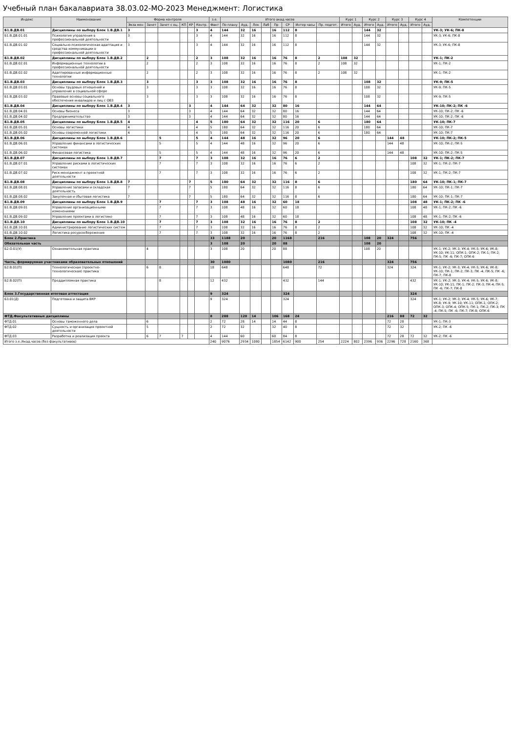Учебный план бакалавриата 38.03.02-МО-2023 Менеджмент: Логистика
| Индекс | Наименование | Форма контроля | | | | | | з.е. | Итого акад.часов | | | | | | | | Курс 1 | | Курс 2 | | Курс 3 | | Курс 4 | | Компетенции |
| --- | --- | --- | --- | --- | --- | --- | --- | --- | --- | --- | --- | --- | --- | --- | --- | --- | --- | --- | --- | --- | --- | --- | --- | --- | --- |
| | | Экза мен | Зачет | Зачет с оц. | КП | КР | Контр. | Факт | По плану | Ауд. | Лек | Лаб | Пр | СР | Интер часы | Пр. подгот. | Итого | Ауд. | Итого | Ауд. | Итого | Ауд. | Итого | Ауд. | |
| Б1.В.ДВ.01 | Дисциплины по выбору Блок 1.В.ДВ.1 | 3 | | | | | 3 | 4 | 144 | 32 | 16 | | 16 | 112 | 8 | | | | 144 | 32 | | | | | УК-3; УК-6; ПК-8 |
| Б1.В.ДВ.01.01 | Психология управления в профессиональной деятельности | 3 | | | | | 3 | 4 | 144 | 32 | 16 | | 16 | 112 | 8 | | | | 144 | 32 | | | | | УК-3; УК-6; ПК-8 |
| Б1.В.ДВ.01.02 | Социально-психологическая адаптация и средства коммуникации в профессиональной деятельности | 3 | | | | | 3 | 4 | 144 | 32 | 16 | | 16 | 112 | 8 | | | | 144 | 32 | | | | | УК-3; УК-6; ПК-8 |
| Б1.В.ДВ.02 | Дисциплины по выбору Блок 1.В.ДВ.2 | | 2 | | | | 2 | 3 | 108 | 32 | 16 | | 16 | 76 | 8 | 2 | 108 | 32 | | | | | | | УК-1; ПК-2 |
| Б1.В.ДВ.02.01 | Информационные технологии в профессиональной деятельности | | 2 | | | | 2 | 3 | 108 | 32 | 16 | | 16 | 76 | 8 | 2 | 108 | 32 | | | | | | | УК-1; ПК-2 |
| Б1.В.ДВ.02.02 | Адаптированные информационные технологии | | 2 | | | | 2 | 3 | 108 | 32 | 16 | | 16 | 76 | 8 | 2 | 108 | 32 | | | | | | | УК-1; ПК-2 |
| Б1.В.ДВ.03 | Дисциплины по выбору Блок 1.В.ДВ.3 | | 3 | | | | 3 | 3 | 108 | 32 | 16 | | 16 | 76 | 8 | | | | 108 | 32 | | | | | УК-9; ПК-5 |
| Б1.В.ДВ.03.01 | Основы трудовых отношений и управление в социальной сфере | | 3 | | | | 3 | 3 | 108 | 32 | 16 | | 16 | 76 | 8 | | | | 108 | 32 | | | | | УК-9; ПК-5 |
| Б1.В.ДВ.03.02 | Правовые основы социального обеспечения инвалидов и лиц с ОВЗ | | 3 | | | | 3 | 3 | 108 | 32 | 16 | | 16 | 76 | 8 | | | | 108 | 32 | | | | | УК-9; ПК-5 |
| Б1.В.ДВ.04 | Дисциплины по выбору Блок 1.В.ДВ.4 | 3 | | | | 3 | | 4 | 144 | 64 | 32 | | 32 | 80 | 16 | | | | 144 | 64 | | | | | УК-10; ПК-2; ПК -6 |
| Б1.В.ДВ.04.01 | Основы бизнеса | 3 | | | | 3 | | 4 | 144 | 64 | 32 | | 32 | 80 | 16 | | | | 144 | 64 | | | | | УК-10; ПК-2; ПК -6 |
| Б1.В.ДВ.04.02 | Предпринимательство | 3 | | | | 3 | | 4 | 144 | 64 | 32 | | 32 | 80 | 16 | | | | 144 | 64 | | | | | УК-10; ПК-2; ПК -6 |
| Б1.В.ДВ.05 | Дисциплины по выбору Блок 1.В.ДВ.5 | 4 | | | | | 4 | 5 | 180 | 64 | 32 | | 32 | 116 | 20 | 6 | | | 180 | 64 | | | | | УК-10; ПК-7 |
| Б1.В.ДВ.05.01 | Основы логистики | 4 | | | | | 4 | 5 | 180 | 64 | 32 | | 32 | 116 | 20 | 6 | | | 180 | 64 | | | | | УК-10; ПК-7 |
| Б1.В.ДВ.05.02 | Основы современной логистики | 4 | | | | | 4 | 5 | 180 | 64 | 32 | | 32 | 116 | 20 | 6 | | | 180 | 64 | | | | | УК-10; ПК-7 |
| Б1.В.ДВ.06 | Дисциплины по выбору Блок 1.В.ДВ.6 | | | 5 | | | 5 | 4 | 144 | 48 | 16 | | 32 | 96 | 20 | 6 | | | | | 144 | 48 | | | УК-10; ПК-2; ПК-5 |
| Б1.В.ДВ.06.01 | Управление финансами в логистических системах | | | 5 | | | 5 | 4 | 144 | 48 | 16 | | 32 | 96 | 20 | 6 | | | | | 144 | 48 | | | УК-10; ПК-2; ПК-5 |
| Б1.В.ДВ.06.02 | Финансовая логистика | | | 5 | | | 5 | 4 | 144 | 48 | 16 | | 32 | 96 | 20 | 6 | | | | | 144 | 48 | | | УК-10; ПК-2; ПК-5 |
| Б1.В.ДВ.07 | Дисциплины по выбору Блок 1.В.ДВ.7 | | | 7 | | | 7 | 3 | 108 | 32 | 16 | | 16 | 76 | 6 | 2 | | | | | | | 108 | 32 | УК-1; ПК-2; ПК-7 |
| Б1.В.ДВ.07.01 | Управление рисками в логистических системах | | | 7 | | | 7 | 3 | 108 | 32 | 16 | | 16 | 76 | 6 | 2 | | | | | | | 108 | 32 | УК-1; ПК-2; ПК-7 |
| Б1.В.ДВ.07.02 | Риск-менеджмент в проектной деятельности | | | 7 | | | 7 | 3 | 108 | 32 | 16 | | 16 | 76 | 6 | 2 | | | | | | | 108 | 32 | УК-1; ПК-2; ПК-7 |
| Б1.В.ДВ.08 | Дисциплины по выбору Блок 1.В.ДВ.8 | 7 | | | | 7 | | 5 | 180 | 64 | 32 | | 32 | 116 | 8 | 6 | | | | | | | 180 | 64 | УК-10; ПК-1; ПК-7 |
| Б1.В.ДВ.08.01 | Управление запасами и складская деятельность | 7 | | | | 7 | | 5 | 180 | 64 | 32 | | 32 | 116 | 8 | 6 | | | | | | | 180 | 64 | УК-10; ПК-1; ПК-7 |
| Б1.В.ДВ.08.02 | Закупочная и сбытовая логистика | 7 | | | | 7 | | 5 | 180 | 64 | 32 | | 32 | 116 | 8 | 6 | | | | | | | 180 | 64 | УК-10; ПК-1; ПК-7 |
| Б1.В.ДВ.09 | Дисциплины по выбору Блок 1.В.ДВ.9 | | | 7 | | | 7 | 3 | 108 | 48 | 16 | | 32 | 60 | 18 | | | | | | | | 108 | 48 | УК-1; ПК-2; ПК -6 |
| Б1.В.ДВ.09.01 | Управление организационными изменениями | | | 7 | | | 7 | 3 | 108 | 48 | 16 | | 32 | 60 | 18 | | | | | | | | 108 | 48 | УК-1; ПК-2; ПК -6 |
| Б1.В.ДВ.09.02 | Управление проектами в логистике | | | 7 | | | 7 | 3 | 108 | 48 | 16 | | 32 | 60 | 18 | | | | | | | | 108 | 48 | УК-1; ПК-2; ПК -6 |
| Б1.В.ДВ.10 | Дисциплины по выбору Блок 1.В.ДВ.10 | | | 7 | | | 7 | 3 | 108 | 32 | 16 | | 16 | 76 | 8 | 2 | | | | | | | 108 | 32 | УК-10; ПК -4 |
| Б1.В.ДВ.10.01 | Администрирование логистических систем | | | 7 | | | 7 | 3 | 108 | 32 | 16 | | 16 | 76 | 8 | 2 | | | | | | | 108 | 32 | УК-10; ПК -4 |
| Б1.В.ДВ.10.02 | Логистика ресурсосбережения | | | 7 | | | 7 | 3 | 108 | 32 | 16 | | 16 | 76 | 8 | 2 | | | | | | | 108 | 32 | УК-10; ПК -4 |
| Блок 2.Практика | | | | | | | | 33 | 1188 | 20 | | | 20 | 1168 | | 216 | | | 108 | 20 | 324 | | 756 | | |
| Обязательная часть | | | | | | | | 3 | 108 | 20 | | | 20 | 88 | | | | | 108 | 20 | | | | | |
| Б2.О.01(У) | Ознакомительная практика | | 4 | | | | | 3 | 108 | 20 | | | 20 | 88 | | | | | 108 | 20 | | | | | УК-1; УК-2; УК-3; УК-4; УК-5; УК-6; УК-8; УК-10; УК-11; ОПК-1; ОПК-2; ПК-1; ПК-2; ПК-5; ПК -6; ПК-7; ОПК-6 |
| Часть, формируемая участниками образовательных отношений | | | | | | | | 30 | 1080 | | | | | 1080 | | 216 | | | | | 324 | | 756 | | |
| Б2.В.01(П) | Технологическая (проектно-технологическая) практика | | 6 | 8 | | | | 18 | 648 | | | | | 648 | | 72 | | | | | 324 | | 324 | | УК-1; УК-2; УК-3; УК-4; УК-5; УК-6; УК-8; УК-10; ПК-1; ПК-2; ПК-3; ПК -4; ПК-5; ПК -6; ПК-7; ПК-8 |
| Б2.В.02(П) | Преддипломная практика | | | 8 | | | | 12 | 432 | | | | | 432 | | 144 | | | | | | | 432 | | УК-1; УК-2; УК-3; УК-4; УК-5; УК-6; УК-8; УК-10; УК-11; ПК-1; ПК-2; ПК-3; ПК-4; ПК-5; ПК -6; ПК-7; ПК-8 |
| Блок 3.Государственная итоговая аттестация | | | | | | | | 9 | 324 | | | | | 324 | | | | | | | | | 324 | | |
| Б3.01(Д) | Подготовка и защита ВКР | | | | | | | 9 | 324 | | | | | 324 | | | | | | | | | 324 | | УК-1; УК-2; УК-3; УК-4; УК-5; УК-6; УК-7; УК-8; УК-9; УК-10; УК-11; ОПК-1; ОПК-2; ОПК-3; ОПК-4; ОПК-5; ПК-1; ПК-2; ПК-3; ПК -4; ПК-5; ПК -6; ПК-7; ПК-8; ОПК-6 |
| ФТД.Факультативные дисциплины | | | | | | | | 8 | 288 | 120 | 14 | | 106 | 168 | 24 | | | | | | 216 | 88 | 72 | 32 | |
| ФТД.01 | Основы таможенного дела | | 6 | | | | | 2 | 72 | 28 | 14 | | 14 | 44 | 8 | | | | | | 72 | 28 | | | УК-1; ПК-3 |
| ФТД.02 | Сущность и организация проектной деятельности | | 5 | | | | | 2 | 72 | 32 | | | 32 | 40 | 8 | | | | | | 72 | 32 | | | УК-2; ПК -6 |
| ФТД.03 | Разработка и реализация проекта | | 6 | 7 | 7 | | | 4 | 144 | 60 | | | 60 | 84 | 8 | | | | | | 72 | 28 | 72 | 32 | УК-2; ПК -6 |
| Итого з.е./Акад.часов (без факультативов) | | | | | | | | 240 | 9076 | 2934 | 1080 | | 1854 | 6142 | 900 | 254 | 2224 | 802 | 2396 | 936 | 2296 | 728 | 2160 | 368 | |